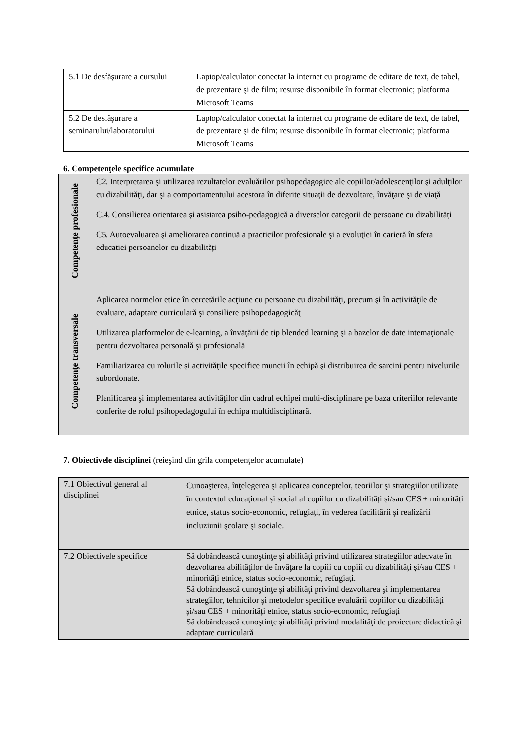| 5.1 De desfăşurare a cursului | Laptop/calculator conectat la internet cu programe de editare de text, de tabel, de prezentare şi de film; resurse disponibile în format electronic; platforma Microsoft Teams |
| 5.2 De desfăşurare a seminarului/laboratorului | Laptop/calculator conectat la internet cu programe de editare de text, de tabel, de prezentare şi de film; resurse disponibile în format electronic; platforma Microsoft Teams |
6. Competenţele specifice acumulate
| Competenţe profesionale | C2. Interpretarea şi utilizarea rezultatelor evaluărilor psihopedagogice ale copiilor/adolescenţilor şi adulţilor cu dizabilităţi, dar şi a comportamentului acestora în diferite situaţii de dezvoltare, învăţare şi de viaţă C.4. Consilierea orientarea şi asistarea psiho-pedagogică a diverselor categorii de persoane cu dizabilități C5. Autoevaluarea şi ameliorarea continuă a practicilor profesionale şi a evoluţiei în carieră în sfera educatiei persoanelor cu dizabilități |
| Competenţe transversale | Aplicarea normelor etice în cercetările acţiune cu persoane cu dizabilităţi, precum şi în activităţile de evaluare, adaptare curriculară şi consiliere psihopedagogicăţ Utilizarea platformelor de e-learning, a învăţării de tip blended learning şi a bazelor de date internaţionale pentru dezvoltarea personală şi profesională Familiarizarea cu rolurile și activităţile specifice muncii în echipă şi distribuirea de sarcini pentru nivelurile subordonate. Planificarea şi implementarea activităţilor din cadrul echipei multi-disciplinare pe baza criteriilor relevante conferite de rolul psihopedagogului în echipa multidisciplinară. |
7. Obiectivele disciplinei (reieşind din grila competenţelor acumulate)
| 7.1 Obiectivul general al disciplinei | Cunoaşterea, înţelegerea şi aplicarea conceptelor, teoriilor şi strategiilor utilizate în contextul educaţional și social al copiilor cu dizabilități și/sau CES + minorități etnice, status socio-economic, refugiați, în vederea facilitării şi realizării incluziunii şcolare şi sociale. |
| 7.2 Obiectivele specifice | Să dobândească cunoştinţe şi abilităţi privind utilizarea strategiilor adecvate în dezvoltarea abilităţilor de învăţare la copiii cu copiii cu dizabilități și/sau CES + minorități etnice, status socio-economic, refugiați. Să dobândească cunoştinţe şi abilităţi privind dezvoltarea şi implementarea strategiilor, tehnicilor şi metodelor specifice evaluării copiilor cu dizabilități și/sau CES + minorități etnice, status socio-economic, refugiați Să dobândească cunoştinţe şi abilităţi privind modalităţi de proiectare didactică şi adaptare curriculară |